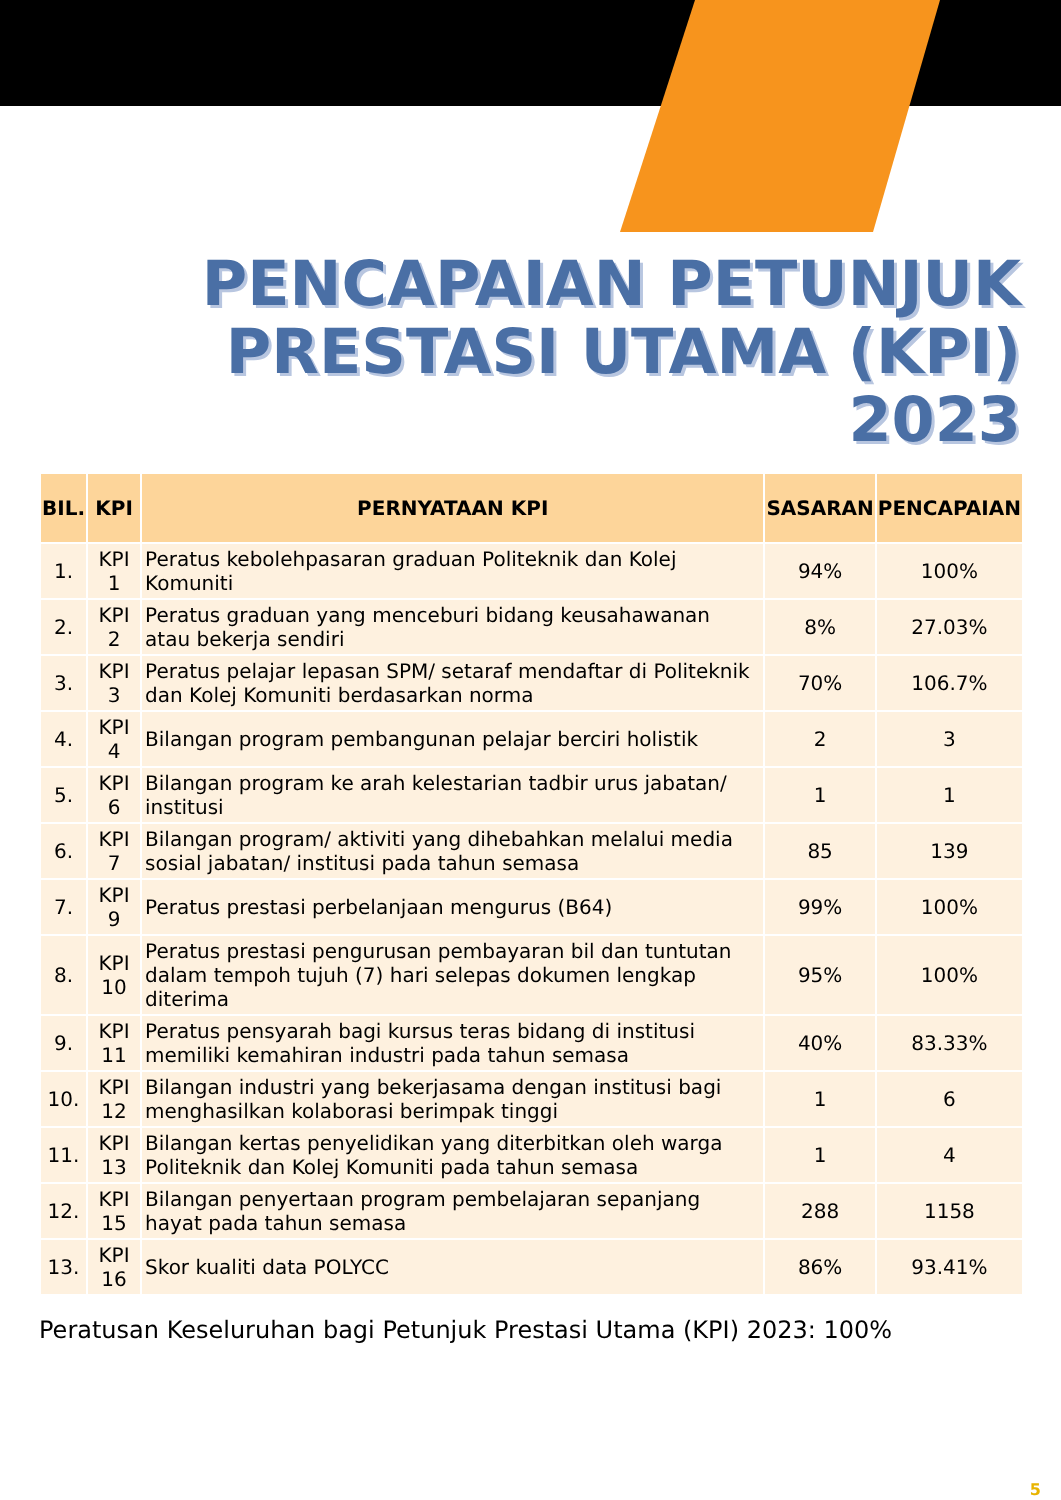PENCAPAIAN PETUNJUK
PRESTASI UTAMA (KPI)
2023
| BIL. | KPI | PERNYATAAN KPI | SASARAN | PENCAPAIAN |
| --- | --- | --- | --- | --- |
| 1. | KPI 1 | Peratus kebolehpasaran graduan Politeknik dan Kolej Komuniti | 94% | 100% |
| 2. | KPI 2 | Peratus graduan yang menceburi bidang keusahawanan atau bekerja sendiri | 8% | 27.03% |
| 3. | KPI 3 | Peratus pelajar lepasan SPM/ setaraf mendaftar di Politeknik dan Kolej Komuniti berdasarkan norma | 70% | 106.7% |
| 4. | KPI 4 | Bilangan program pembangunan pelajar berciri holistik | 2 | 3 |
| 5. | KPI 6 | Bilangan program ke arah kelestarian tadbir urus jabatan/ institusi | 1 | 1 |
| 6. | KPI 7 | Bilangan program/ aktiviti yang dihebahkan melalui media sosial jabatan/ institusi pada tahun semasa | 85 | 139 |
| 7. | KPI 9 | Peratus prestasi perbelanjaan mengurus (B64) | 99% | 100% |
| 8. | KPI 10 | Peratus prestasi pengurusan pembayaran bil dan tuntutan dalam tempoh tujuh (7) hari selepas dokumen lengkap diterima | 95% | 100% |
| 9. | KPI 11 | Peratus pensyarah bagi kursus teras bidang di institusi memiliki kemahiran industri pada tahun semasa | 40% | 83.33% |
| 10. | KPI 12 | Bilangan industri yang bekerjasama dengan institusi bagi menghasilkan kolaborasi berimpak tinggi | 1 | 6 |
| 11. | KPI 13 | Bilangan kertas penyelidikan yang diterbitkan oleh warga Politeknik dan Kolej Komuniti pada tahun semasa | 1 | 4 |
| 12. | KPI 15 | Bilangan penyertaan program pembelajaran sepanjang hayat pada tahun semasa | 288 | 1158 |
| 13. | KPI 16 | Skor kualiti data POLYCC | 86% | 93.41% |
Peratusan Keseluruhan bagi Petunjuk Prestasi Utama (KPI) 2023: 100%
5